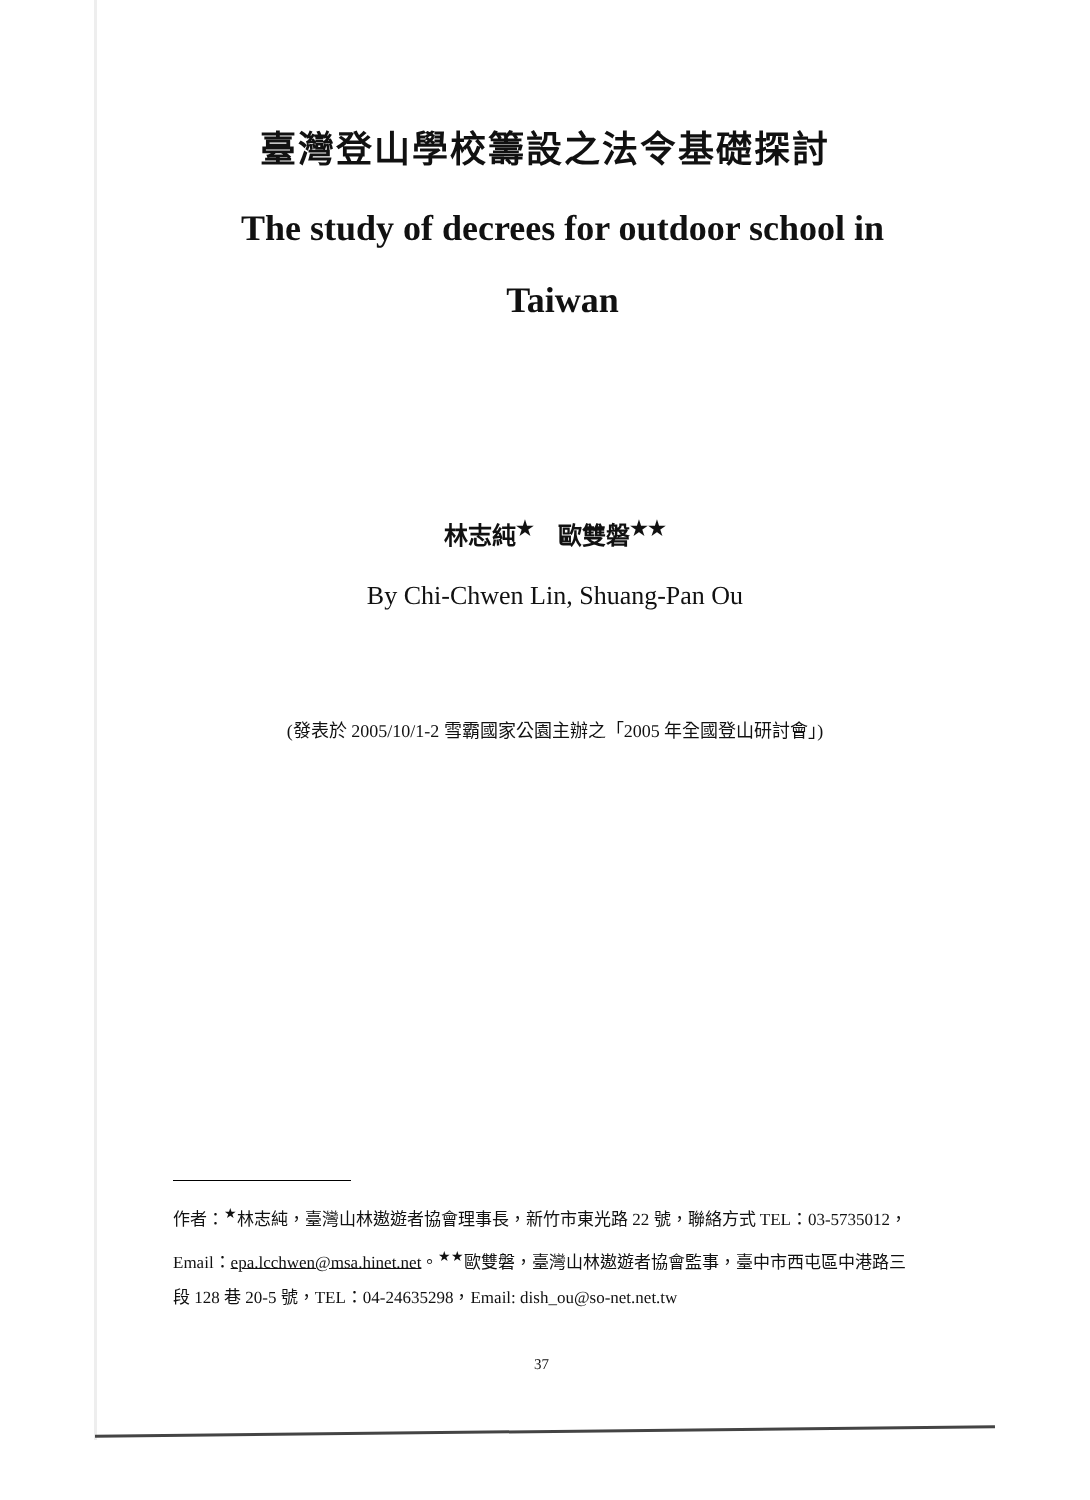臺灣登山學校籌設之法令基礎探討
The study of decrees for outdoor school in Taiwan
林志純<sup>★</sup>　歐雙磐<sup>★★</sup>
By Chi-Chwen Lin, Shuang-Pan Ou
(發表於 2005/10/1-2 雪霸國家公園主辦之「2005 年全國登山研討會」)
作者：<sup>★</sup>林志純，臺灣山林遨遊者協會理事長，新竹市東光路 22 號，聯絡方式 TEL：03-5735012，Email：epa.lcchwen@msa.hinet.net。<sup>★★</sup>歐雙磐，臺灣山林遨遊者協會監事，臺中市西屯區中港路三段 128 巷 20-5 號，TEL：04-24635298，Email: dish_ou@so-net.net.tw
37